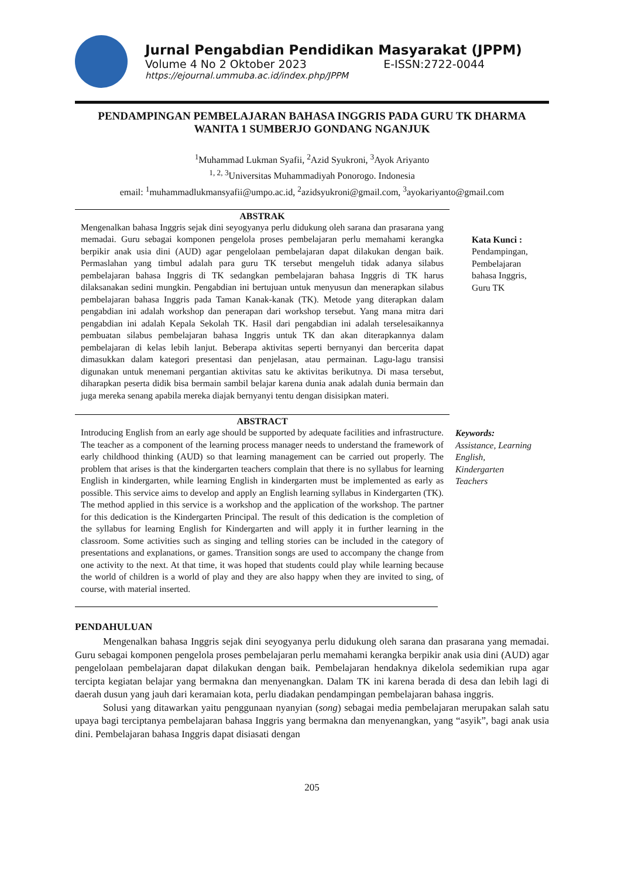Jurnal Pengabdian Pendidikan Masyarakat (JPPM)
Volume 4 No 2 Oktober 2023 E-ISSN:2722-0044
https://ejournal.ummuba.ac.id/index.php/JPPM
PENDAMPINGAN PEMBELAJARAN BAHASA INGGRIS PADA GURU TK DHARMA WANITA 1 SUMBERJO GONDANG NGANJUK
<sup>1</sup> Muhammad Lukman Syafii, <sup>2</sup>Azid Syukroni, <sup>3</sup>Ayok Ariyanto
<sup>1, 2, 3</sup>Universitas Muhammadiyah Ponorogo. Indonesia
email: <sup>1</sup>muhammadlukmansyafii@umpo.ac.id, <sup>2</sup>azidsyukroni@gmail.com, <sup>3</sup>ayokariyanto@gmail.com
ABSTRAK
Mengenalkan bahasa Inggris sejak dini seyogyanya perlu didukung oleh sarana dan prasarana yang memadai. Guru sebagai komponen pengelola proses pembelajaran perlu memahami kerangka berpikir anak usia dini (AUD) agar pengelolaan pembelajaran dapat dilakukan dengan baik. Permaslahan yang timbul adalah para guru TK tersebut mengeluh tidak adanya silabus pembelajaran bahasa Inggris di TK sedangkan pembelajaran bahasa Inggris di TK harus dilaksanakan sedini mungkin. Pengabdian ini bertujuan untuk menyusun dan menerapkan silabus pembelajaran bahasa Inggris pada Taman Kanak-kanak (TK). Metode yang diterapkan dalam pengabdian ini adalah workshop dan penerapan dari workshop tersebut. Yang mana mitra dari pengabdian ini adalah Kepala Sekolah TK. Hasil dari pengabdian ini adalah terselesaikannya pembuatan silabus pembelajaran bahasa Inggris untuk TK dan akan diterapkannya dalam pembelajaran di kelas lebih lanjut. Beberapa aktivitas seperti bernyanyi dan bercerita dapat dimasukkan dalam kategori presentasi dan penjelasan, atau permainan. Lagu-lagu transisi digunakan untuk menemani pergantian aktivitas satu ke aktivitas berikutnya. Di masa tersebut, diharapkan peserta didik bisa bermain sambil belajar karena dunia anak adalah dunia bermain dan juga mereka senang apabila mereka diajak bernyanyi tentu dengan disisipkan materi.
Kata Kunci :
Pendampingan,
Pembelajaran
bahasa Inggris,
Guru TK
ABSTRACT
Introducing English from an early age should be supported by adequate facilities and infrastructure. The teacher as a component of the learning process manager needs to understand the framework of early childhood thinking (AUD) so that learning management can be carried out properly. The problem that arises is that the kindergarten teachers complain that there is no syllabus for learning English in kindergarten, while learning English in kindergarten must be implemented as early as possible. This service aims to develop and apply an English learning syllabus in Kindergarten (TK). The method applied in this service is a workshop and the application of the workshop. The partner for this dedication is the Kindergarten Principal. The result of this dedication is the completion of the syllabus for learning English for Kindergarten and will apply it in further learning in the classroom. Some activities such as singing and telling stories can be included in the category of presentations and explanations, or games. Transition songs are used to accompany the change from one activity to the next. At that time, it was hoped that students could play while learning because the world of children is a world of play and they are also happy when they are invited to sing, of course, with material inserted.
Keywords:
Assistance, Learning
English,
Kindergarten
Teachers
PENDAHULUAN
Mengenalkan bahasa Inggris sejak dini seyogyanya perlu didukung oleh sarana dan prasarana yang memadai. Guru sebagai komponen pengelola proses pembelajaran perlu memahami kerangka berpikir anak usia dini (AUD) agar pengelolaan pembelajaran dapat dilakukan dengan baik. Pembelajaran hendaknya dikelola sedemikian rupa agar tercipta kegiatan belajar yang bermakna dan menyenangkan. Dalam TK ini karena berada di desa dan lebih lagi di daerah dusun yang jauh dari keramaian kota, perlu diadakan pendampingan pembelajaran bahasa inggris.
Solusi yang ditawarkan yaitu penggunaan nyanyian (song) sebagai media pembelajaran merupakan salah satu upaya bagi terciptanya pembelajaran bahasa Inggris yang bermakna dan menyenangkan, yang “asyik”, bagi anak usia dini. Pembelajaran bahasa Inggris dapat disiasati dengan
205